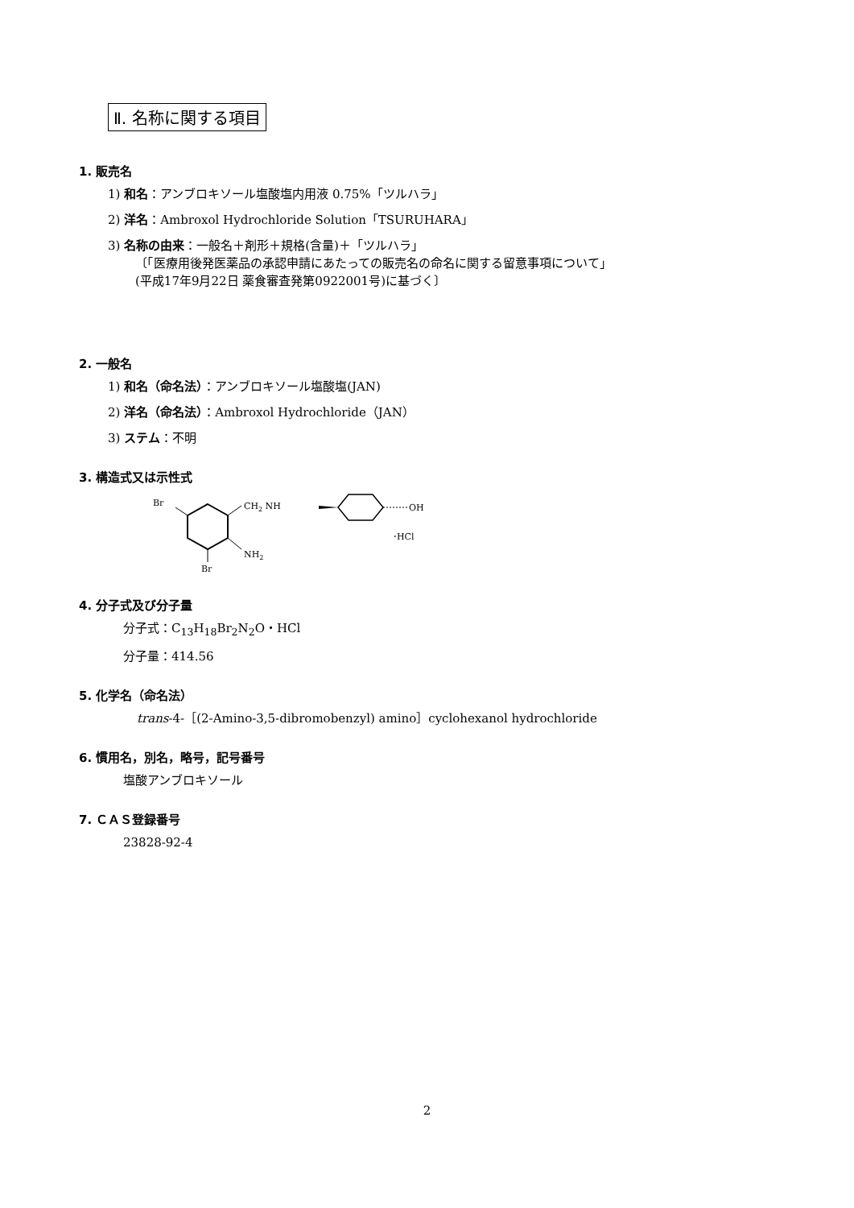Ⅱ. 名称に関する項目
1. 販売名
1) 和名：アンブロキソール塩酸塩内用液 0.75%「ツルハラ」
2) 洋名：Ambroxol Hydrochloride Solution「TSURUHARA」
3) 名称の由来：一般名＋剤形＋規格(含量)＋「ツルハラ」
〔「医療用後発医薬品の承認申請にあたっての販売名の命名に関する留意事項について」
(平成17年9月22日 薬食審査発第0922001号)に基づく〕
2. 一般名
1) 和名（命名法）：アンブロキソール塩酸塩(JAN)
2) 洋名（命名法）：Ambroxol Hydrochloride（JAN）
3) ステム：不明
3. 構造式又は示性式
Br
CH2 NH
NH2
Br
OH
･HCl
4. 分子式及び分子量
分子式：C<sub>13</sub>H<sub>18</sub>Br<sub>2</sub>N<sub>2</sub>O・HCl
分子量：414.56
5. 化学名（命名法）
trans‐4‐［(2‐Amino‐3,5‐dibromobenzyl) amino］cyclohexanol hydrochloride
6. 慣用名，別名，略号，記号番号
塩酸アンブロキソール
7. ＣＡＳ登録番号
23828-92-4
2